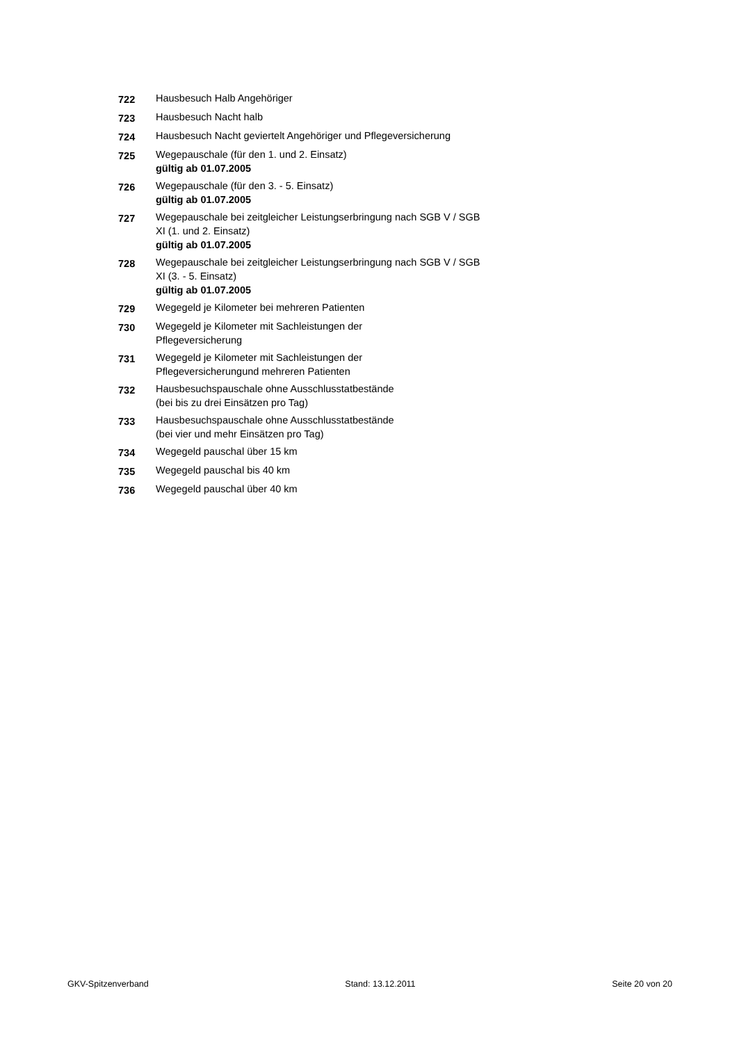| 722 | Hausbesuch Halb Angehöriger |
| 723 | Hausbesuch Nacht halb |
| 724 | Hausbesuch Nacht geviertelt Angehöriger und Pflegeversicherung |
| 725 | Wegepauschale (für den 1. und 2. Einsatz) gültig ab 01.07.2005 |
| 726 | Wegepauschale (für den 3. - 5. Einsatz) gültig ab 01.07.2005 |
| 727 | Wegepauschale bei zeitgleicher Leistungserbringung nach SGB V / SGB XI (1. und 2. Einsatz) gültig ab 01.07.2005 |
| 728 | Wegepauschale bei zeitgleicher Leistungserbringung nach SGB V / SGB XI (3. - 5. Einsatz) gültig ab 01.07.2005 |
| 729 | Wegegeld je Kilometer bei mehreren Patienten |
| 730 | Wegegeld je Kilometer mit Sachleistungen der Pflegeversicherung |
| 731 | Wegegeld je Kilometer mit Sachleistungen der Pflegeversicherungund mehreren Patienten |
| 732 | Hausbesuchspauschale ohne Ausschlusstatbestände (bei bis zu drei Einsätzen pro Tag) |
| 733 | Hausbesuchspauschale ohne Ausschlusstatbestände (bei vier und mehr Einsätzen pro Tag) |
| 734 | Wegegeld pauschal über 15 km |
| 735 | Wegegeld pauschal bis 40 km |
| 736 | Wegegeld pauschal über 40 km |
GKV-Spitzenverband Stand: 13.12.2011 Seite 20 von 20